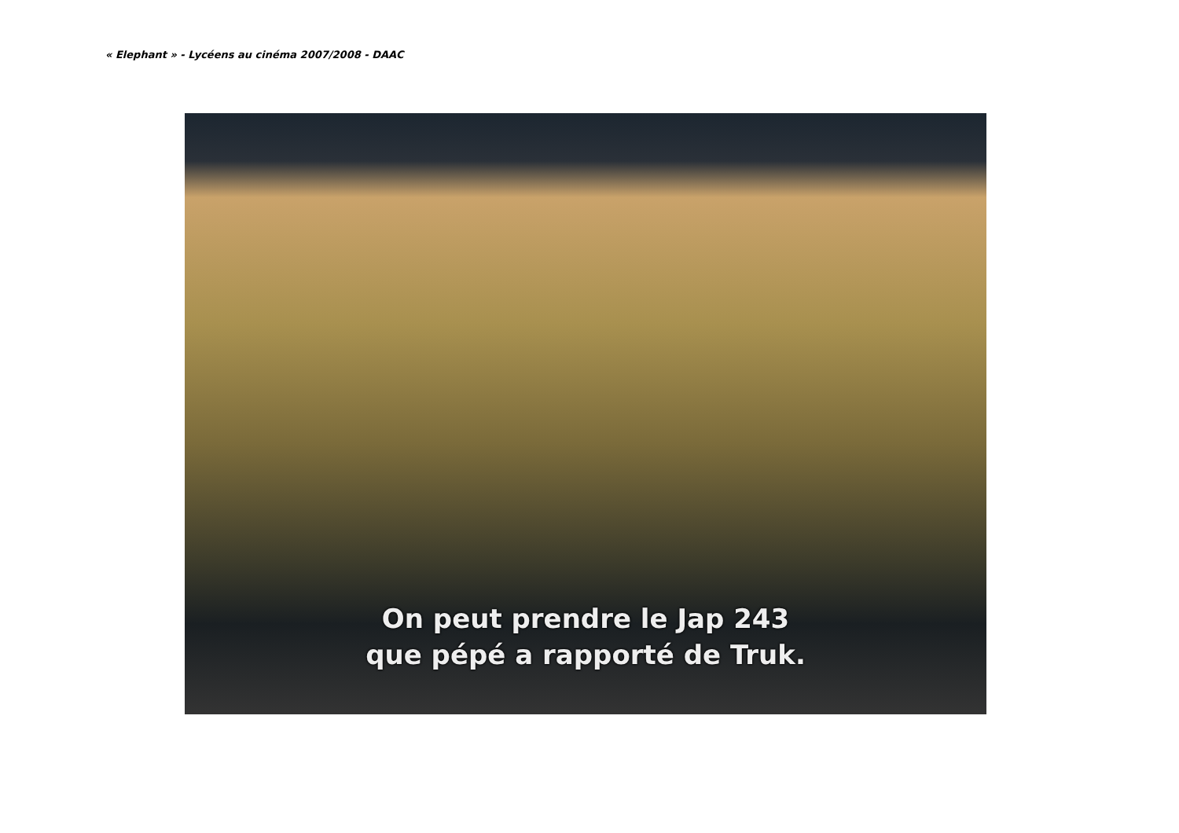« Elephant » - Lycéens au cinéma 2007/2008 - DAAC
On peut prendre le Jap 243
que pépé a rapporté de Truk.